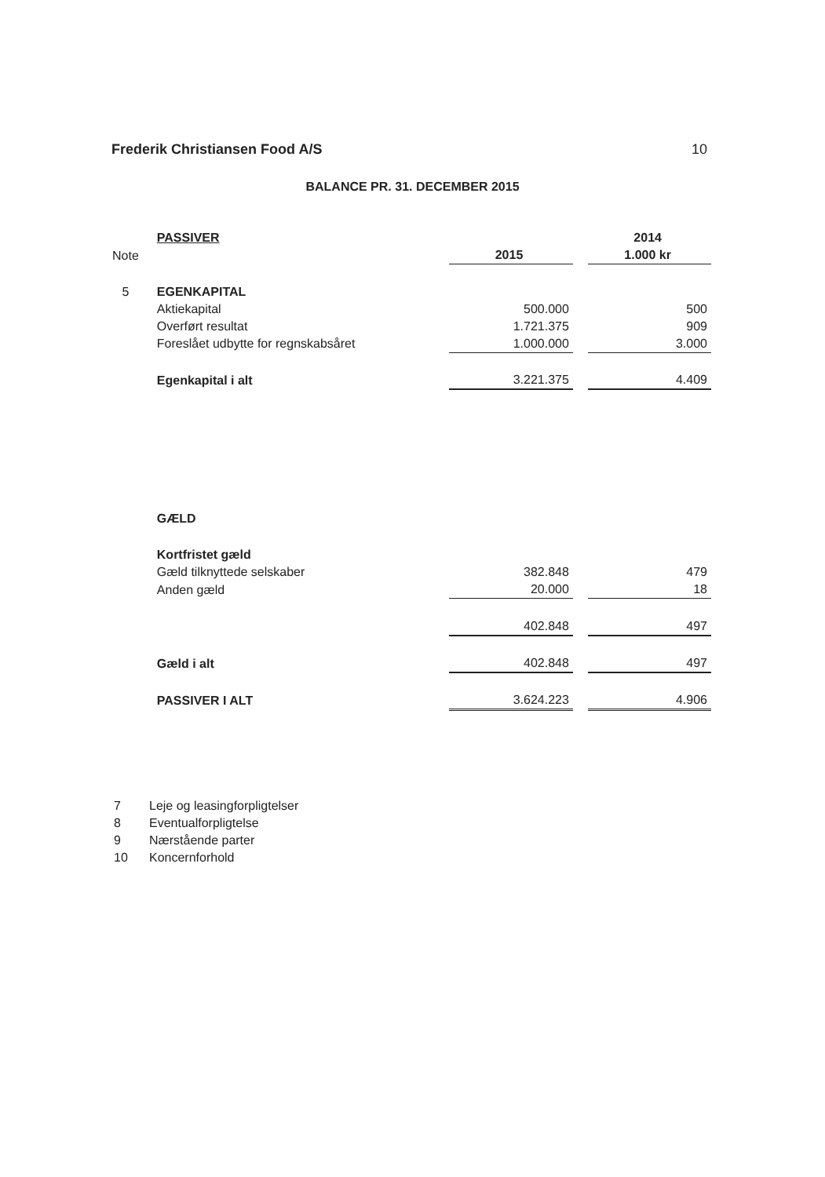Frederik Christiansen Food A/S 10
BALANCE PR. 31. DECEMBER 2015
| | PASSIVER | | | 2014 |
| Note | | 2015 | | 1.000 kr |
| 5 | EGENKAPITAL | | | |
| | Aktiekapital | 500.000 | | 500 |
| | Overført resultat | 1.721.375 | | 909 |
| | Foreslået udbytte for regnskabsåret | 1.000.000 | | 3.000 |
| | Egenkapital i alt | 3.221.375 | | 4.409 |
| | GÆLD | | | |
| | Kortfristet gæld | | | |
| | Gæld tilknyttede selskaber | 382.848 | | 479 |
| | Anden gæld | 20.000 | | 18 |
| | | 402.848 | | 497 |
| | Gæld i alt | 402.848 | | 497 |
| | PASSIVER I ALT | 3.624.223 | | 4.906 |
7 Leje og leasingforpligtelser
8 Eventualforpligtelse
9 Nærstående parter
10 Koncernforhold